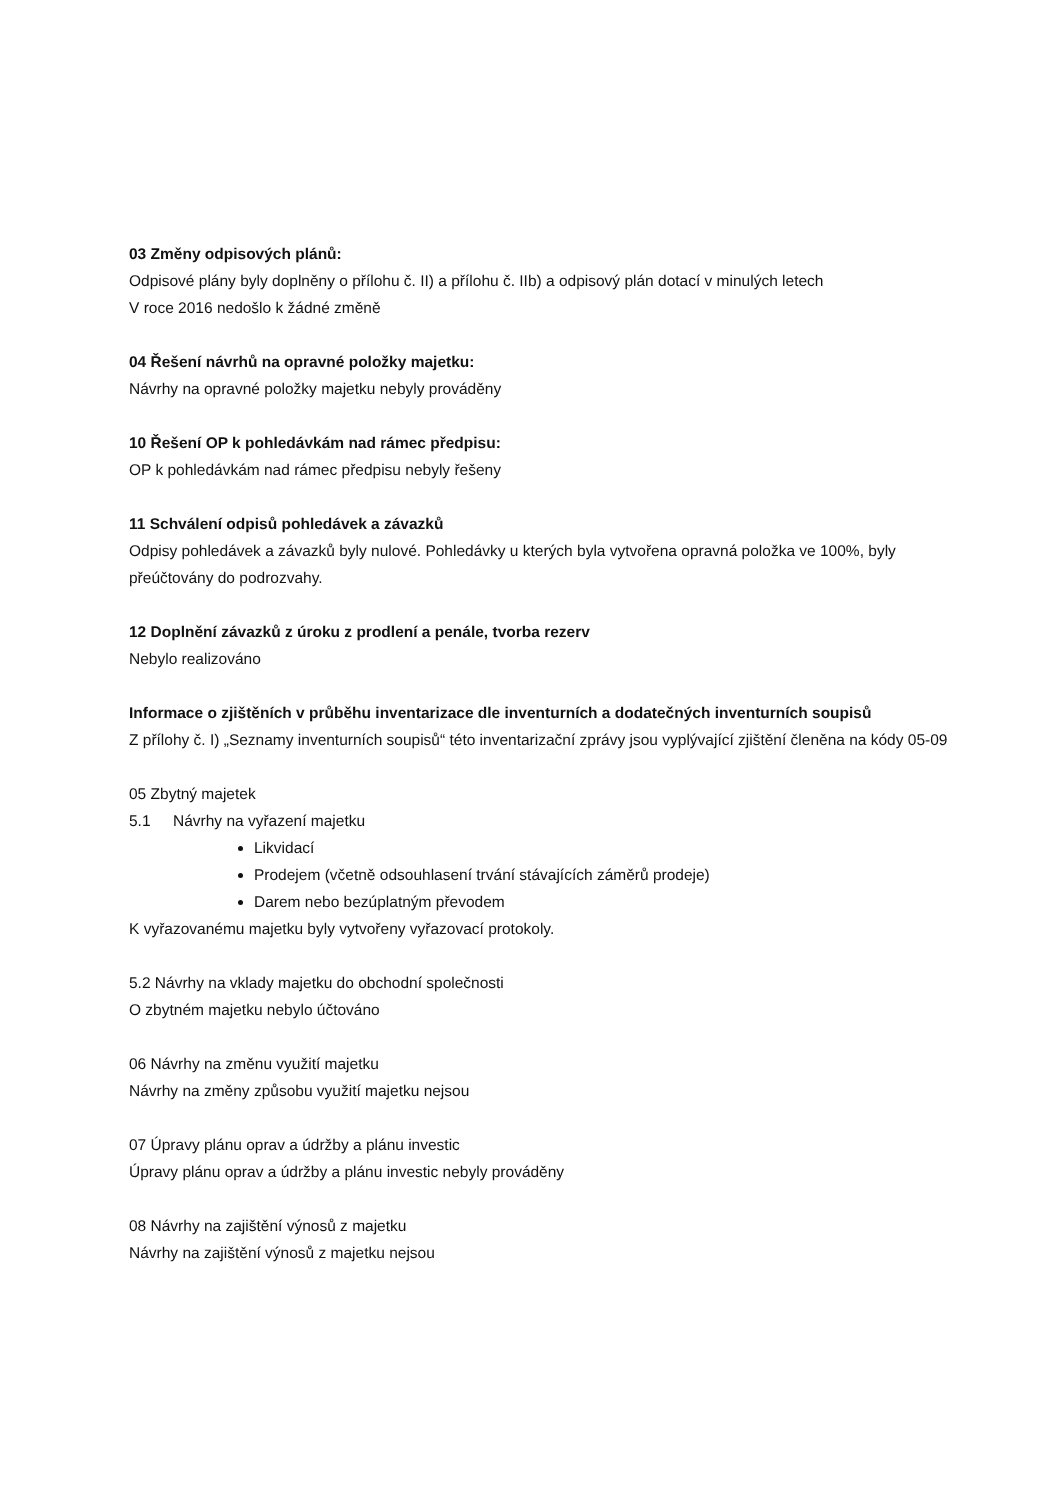03 Změny odpisových plánů:
Odpisové plány byly doplněny o přílohu č. II) a přílohu č. IIb) a odpisový plán dotací v minulých letech
V roce 2016 nedošlo k žádné změně
04 Řešení návrhů na opravné položky majetku:
Návrhy na opravné položky majetku nebyly prováděny
10 Řešení OP k pohledávkám nad rámec předpisu:
OP k pohledávkám nad rámec předpisu nebyly řešeny
11 Schválení odpisů pohledávek a závazků
Odpisy pohledávek a závazků byly nulové. Pohledávky u kterých byla vytvořena opravná položka ve 100%, byly přeúčtovány do podrozvahy.
12 Doplnění závazků z úroku z prodlení a penále, tvorba rezerv
Nebylo realizováno
Informace o zjištěních v průběhu inventarizace dle inventurních a dodatečných inventurních soupisů
Z přílohy č. I) „Seznamy inventurních soupisů“ této inventarizační zprávy jsou vyplývající zjištění členěna na kódy 05-09
05 Zbytný majetek
5.1 Návrhy na vyřazení majetku
Likvidací
Prodejem (včetně odsouhlasení trvání stávajících záměrů prodeje)
Darem nebo bezúplatným převodem
K vyřazovanému majetku byly vytvořeny vyřazovací protokoly.
5.2 Návrhy na vklady majetku do obchodní společnosti
O zbytném majetku nebylo účtováno
06 Návrhy na změnu využití majetku
Návrhy na změny způsobu využití majetku nejsou
07 Úpravy plánu oprav a údržby a plánu investic
Úpravy plánu oprav a údržby a plánu investic nebyly prováděny
08 Návrhy na zajištění výnosů z majetku
Návrhy na zajištění výnosů z majetku nejsou